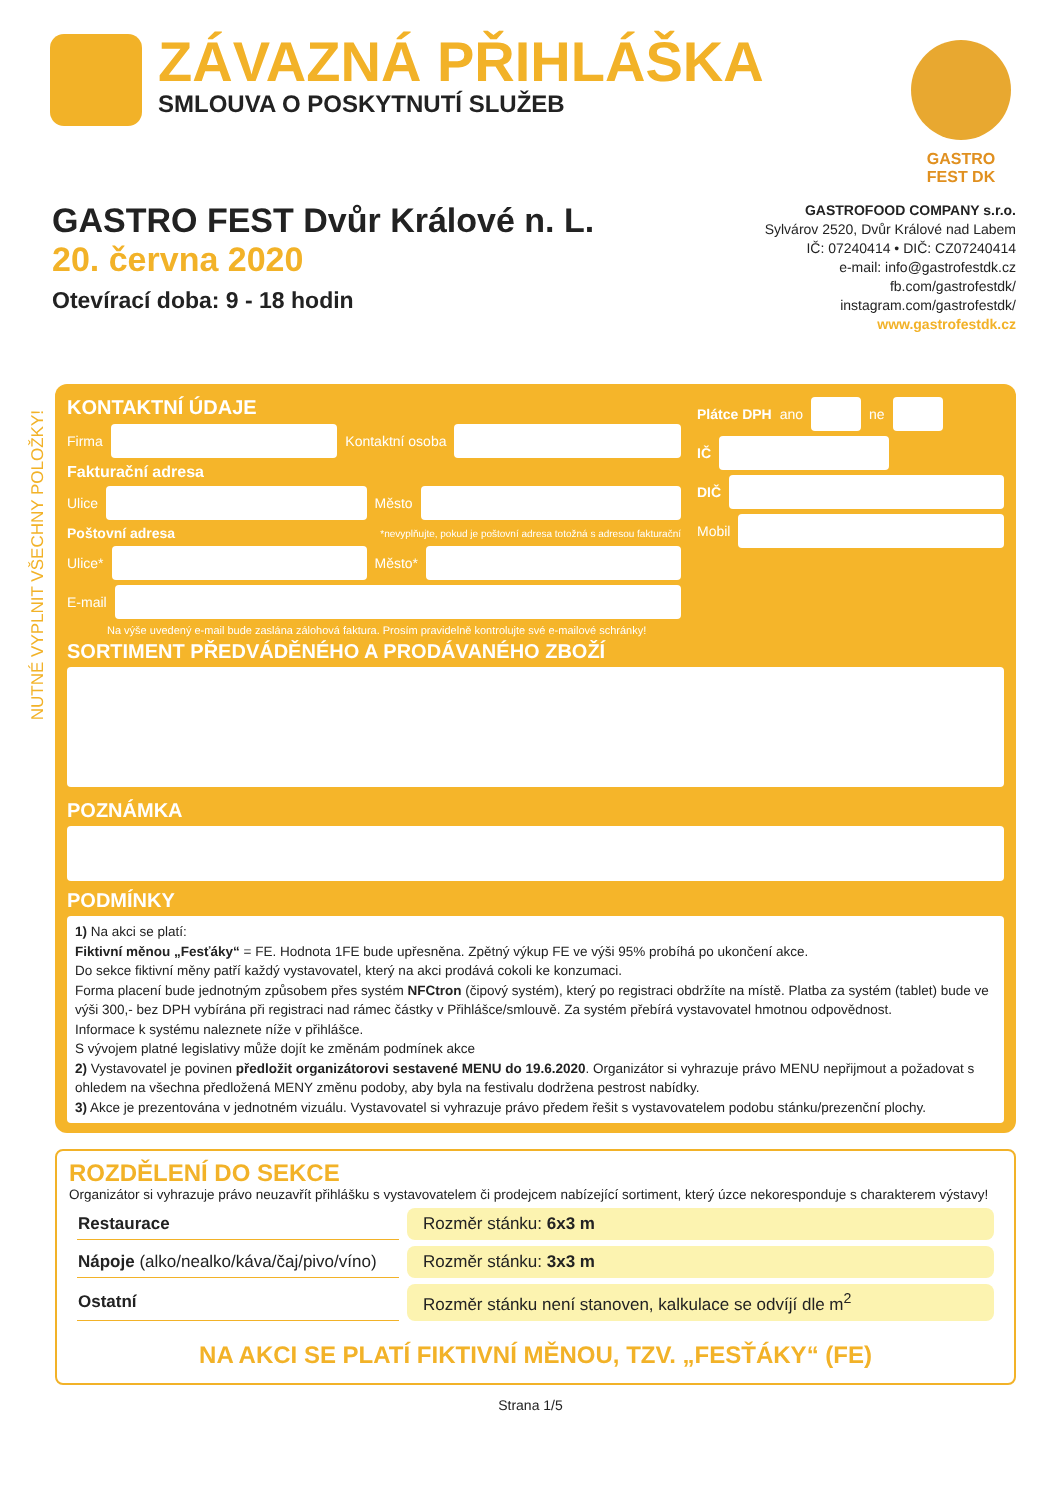ZÁVAZNÁ PŘIHLÁŠKA
SMLOUVA O POSKYTNUTÍ SLUŽEB
GASTRO FEST DK
GASTRO FEST Dvůr Králové n. L.
20. června 2020
Otevírací doba: 9 - 18 hodin
GASTROFOOD COMPANY s.r.o.
Sylvárov 2520, Dvůr Králové nad Labem
IČ: 07240414 • DIČ: CZ07240414
e-mail: info@gastrofestdk.cz
fb.com/gastrofestdk/
instagram.com/gastrofestdk/
www.gastrofestdk.cz
NUTNÉ VYPLNIT VŠECHNY POLOŽKY!
KONTAKTNÍ ÚDAJE
Firma
Kontaktní osoba
Fakturační adresa
Ulice
Město
Poštovní adresa *nevyplňujte, pokud je poštovní adresa totožná s adresou fakturační
Ulice*
Město*
E-mail
Na výše uvedený e-mail bude zaslána zálohová faktura. Prosím pravidelně kontrolujte své e-mailové schránky!
Plátce DPH ano
ne
IČ
DIČ
Mobil
SORTIMENT PŘEDVÁDĚNÉHO A PRODÁVANÉHO ZBOŽÍ
POZNÁMKA
PODMÍNKY
1) Na akci se platí:
Fiktivní měnou „Fesťáky“ = FE. Hodnota 1FE bude upřesněna. Zpětný výkup FE ve výši 95% probíhá po ukončení akce.
Do sekce fiktivní měny patří každý vystavovatel, který na akci prodává cokoli ke konzumaci.
Forma placení bude jednotným způsobem přes systém NFCtron (čipový systém), který po registraci obdržíte na místě. Platba za systém (tablet) bude ve výši 300,- bez DPH vybírána při registraci nad rámec částky v Přihlášce/smlouvě. Za systém přebírá vystavovatel hmotnou odpovědnost.
Informace k systému naleznete níže v přihlášce.
S vývojem platné legislativy může dojít ke změnám podmínek akce
2) Vystavovatel je povinen předložit organizátorovi sestavené MENU do 19.6.2020. Organizátor si vyhrazuje právo MENU nepřijmout a požadovat s ohledem na všechna předložená MENY změnu podoby, aby byla na festivalu dodržena pestrost nabídky.
3) Akce je prezentována v jednotném vizuálu. Vystavovatel si vyhrazuje právo předem řešit s vystavovatelem podobu stánku/prezenční plochy.
ROZDĚLENÍ DO SEKCE
Organizátor si vyhrazuje právo neuzavřít přihlášku s vystavovatelem či prodejcem nabízející sortiment, který úzce nekoresponduje s charakterem výstavy!
| Restaurace | Rozměr stánku: 6x3 m |
| Nápoje (alko/nealko/káva/čaj/pivo/víno) | Rozměr stánku: 3x3 m |
| Ostatní | Rozměr stánku není stanoven, kalkulace se odvíjí dle m<sup>2</sup> |
NA AKCI SE PLATÍ FIKTIVNÍ MĚNOU, TZV. „FESŤÁKY“ (FE)
Strana 1/5